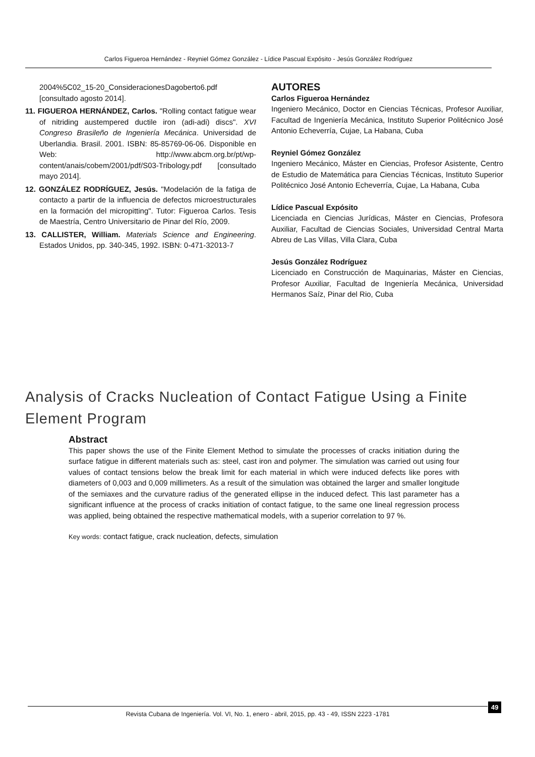Carlos Figueroa Hernández - Reyniel Gómez González - Lídice Pascual Expósito - Jesús González Rodríguez
2004%5C02_15-20_ConsideracionesDagoberto6.pdf [consultado agosto 2014].
11. FIGUEROA HERNÁNDEZ, Carlos. "Rolling contact fatigue wear of nitriding austempered ductile iron (adi-adi) discs". XVI Congreso Brasileño de Ingeniería Mecánica. Universidad de Uberlandia. Brasil. 2001. ISBN: 85-85769-06-06. Disponible en Web: http://www.abcm.org.br/pt/wp-content/anais/cobem/2001/pdf/S03-Tribology.pdf [consultado mayo 2014].
12. GONZÁLEZ RODRÍGUEZ, Jesús. "Modelación de la fatiga de contacto a partir de la influencia de defectos microestructurales en la formación del micropitting". Tutor: Figueroa Carlos. Tesis de Maestría, Centro Universitario de Pinar del Río, 2009.
13. CALLISTER, William. Materials Science and Engineering. Estados Unidos, pp. 340-345, 1992. ISBN: 0-471-32013-7
AUTORES
Carlos Figueroa Hernández
Ingeniero Mecánico, Doctor en Ciencias Técnicas, Profesor Auxiliar, Facultad de Ingeniería Mecánica, Instituto Superior Politécnico José Antonio Echeverría, Cujae, La Habana, Cuba
Reyniel Gómez González
Ingeniero Mecánico, Máster en Ciencias, Profesor Asistente, Centro de Estudio de Matemática para Ciencias Técnicas, Instituto Superior Politécnico José Antonio Echeverría, Cujae, La Habana, Cuba
Lídice Pascual Expósito
Licenciada en Ciencias Jurídicas, Máster en Ciencias, Profesora Auxiliar, Facultad de Ciencias Sociales, Universidad Central Marta Abreu de Las Villas, Villa Clara, Cuba
Jesús González Rodríguez
Licenciado en Construcción de Maquinarias, Máster en Ciencias, Profesor Auxiliar, Facultad de Ingeniería Mecánica, Universidad Hermanos Saíz, Pinar del Rio, Cuba
Analysis of Cracks Nucleation of Contact Fatigue Using a Finite Element Program
Abstract
This paper shows the use of the Finite Element Method to simulate the processes of cracks initiation during the surface fatigue in different materials such as: steel, cast iron and polymer. The simulation was carried out using four values of contact tensions below the break limit for each material in which were induced defects like pores with diameters of 0,003 and 0,009 millimeters. As a result of the simulation was obtained the larger and smaller longitude of the semiaxes and the curvature radius of the generated ellipse in the induced defect. This last parameter has a significant influence at the process of cracks initiation of contact fatigue, to the same one lineal regression process was applied, being obtained the respective mathematical models, with a superior correlation to 97 %.
Key words: contact fatigue, crack nucleation, defects, simulation
Revista Cubana de Ingeniería. Vol. VI, No. 1, enero - abril, 2015, pp. 43 - 49, ISSN 2223 -1781
49